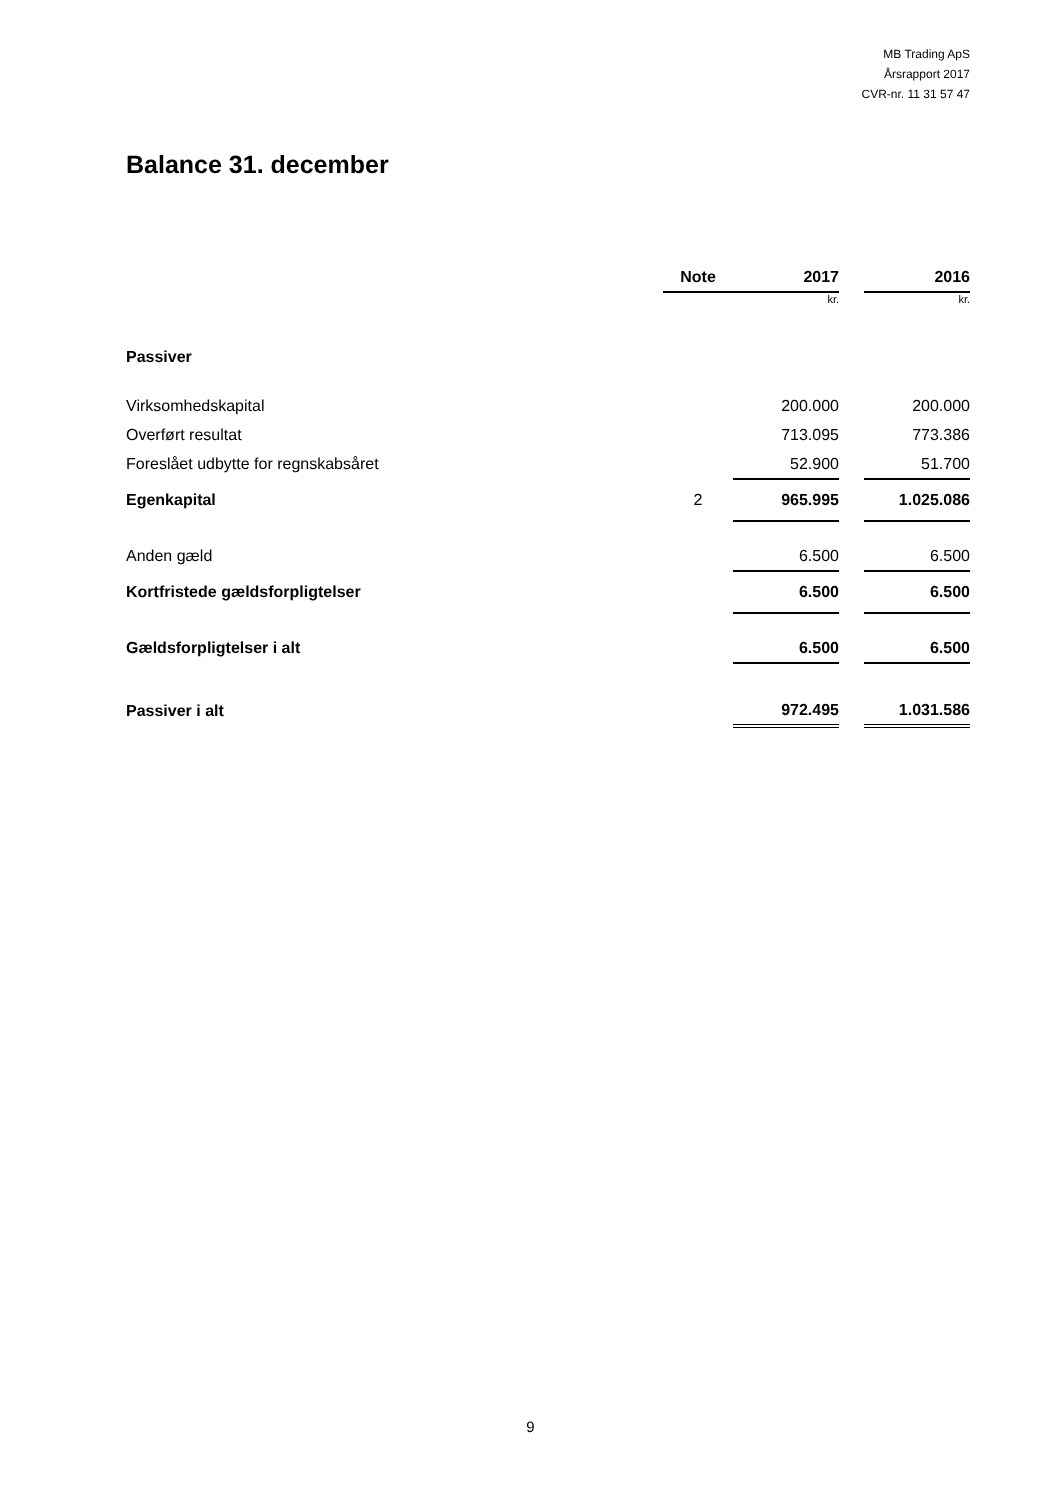MB Trading ApS
Årsrapport 2017
CVR-nr. 11 31 57 47
Balance 31. december
| | Note | | 2017 | | 2016 |
| --- | --- | --- | --- | --- | --- |
| | | | kr. | | kr. |
| Passiver | | | | | |
| Virksomhedskapital | | | 200.000 | | 200.000 |
| Overført resultat | | | 713.095 | | 773.386 |
| Foreslået udbytte for regnskabsåret | | | 52.900 | | 51.700 |
| Egenkapital | 2 | | 965.995 | | 1.025.086 |
| Anden gæld | | | 6.500 | | 6.500 |
| Kortfristede gældsforpligtelser | | | 6.500 | | 6.500 |
| Gældsforpligtelser i alt | | | 6.500 | | 6.500 |
| Passiver i alt | | | 972.495 | | 1.031.586 |
9